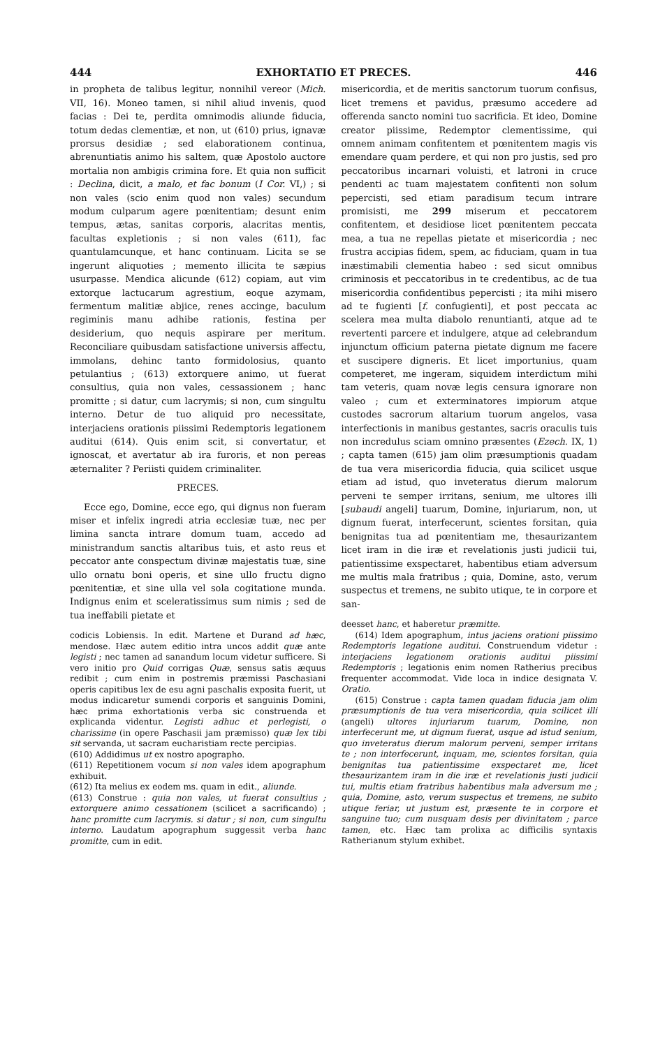444 EXHORTATIO ET PRECES. 446
in propheta de talibus legitur, nonnihil vereor (Mich. VII, 16). Moneo tamen, si nihil aliud invenis, quod facias : Dei te, perdita omnimodis aliunde fiducia, totum dedas clementiæ, et non, ut (610) prius, ignavæ prorsus desidiæ ; sed elaborationem continua, abrenuntiatis animo his saltem, quæ Apostolo auctore mortalia non ambigis crimina fore. Et quia non sufficit : Declina, dicit, a malo, et fac bonum (I Cor. VI,) ; si non vales (scio enim quod non vales) secundum modum culparum agere pœnitentiam; desunt enim tempus, ætas, sanitas corporis, alacritas mentis, facultas expletionis ; si non vales (611), fac quantulamcunque, et hanc continuam. Licita se se ingerunt aliquoties ; memento illicita te sæpius usurpasse. Mendica alicunde (612) copiam, aut vim extorque lactucarum agrestium, eoque azymam, fermentum malitiæ abjice, renes accinge, baculum regiminis manu adhibe rationis, festina per desiderium, quo nequis aspirare per meritum. Reconciliare quibusdam satisfactione universis affectu, immolans, dehinc tanto formidolosius, quanto petulantius ; (613) extorquere animo, ut fuerat consultius, quia non vales, cessassionem ; hanc promitte ; si datur, cum lacrymis; si non, cum singultu interno. Detur de tuo aliquid pro necessitate, interjaciens orationis piissimi Redemptoris legationem auditui (614). Quis enim scit, si convertatur, et ignoscat, et avertatur ab ira furoris, et non pereas æternaliter ? Periisti quidem criminaliter.
PRECES.
Ecce ego, Domine, ecce ego, qui dignus non fueram miser et infelix ingredi atria ecclesiæ tuæ, nec per limina sancta intrare domum tuam, accedo ad ministrandum sanctis altaribus tuis, et asto reus et peccator ante conspectum divinæ majestatis tuæ, sine ullo ornatu boni operis, et sine ullo fructu digno pœnitentiæ, et sine ulla vel sola cogitatione munda. Indignus enim et sceleratissimus sum nimis ; sed de tua ineffabili pietate et
codicis Lobiensis. In edit. Martene et Durand ad hæc, mendose. Hæc autem editio intra uncos addit quæ ante legisti ; nec tamen ad sanandum locum videtur sufficere. Si vero initio pro Quid corrigas Quæ, sensus satis æquus redibit ; cum enim in postremis præmissi Paschasiani operis capitibus lex de esu agni paschalis exposita fuerit, ut modus indicaretur sumendi corporis et sanguinis Domini, hæc prima exhortationis verba sic construenda et explicanda videntur. Legisti adhuc et perlegisti, o charissime (in opere Paschasii jam præmisso) quæ lex tibi sit servanda, ut sacram eucharistiam recte percipias.
(610) Addidimus ut ex nostro apographo.
(611) Repetitionem vocum si non vales idem apographum exhibuit.
(612) Ita melius ex eodem ms. quam in edit., aliunde.
(613) Construe : quia non vales, ut fuerat consultius ; extorquere animo cessationem (scilicet a sacrificando) ; hanc promitte cum lacrymis. si datur ; si non, cum singultu interno. Laudatum apographum suggessit verba hanc promitte, cum in edit.
misericordia, et de meritis sanctorum tuorum confisus, licet tremens et pavidus, præsumo accedere ad offerenda sancto nomini tuo sacrificia. Et ideo, Domine creator piissime, Redemptor clementissime, qui omnem animam confitentem et pœnitentem magis vis emendare quam perdere, et qui non pro justis, sed pro peccatoribus incarnari voluisti, et latroni in cruce pendenti ac tuam majestatem confitenti non solum pepercisti, sed etiam paradisum tecum intrare promisisti, me 299 miserum et peccatorem confitentem, et desidiose licet pœnitentem peccata mea, a tua ne repellas pietate et misericordia ; nec frustra accipias fidem, spem, ac fiduciam, quam in tua inæstimabili clementia habeo : sed sicut omnibus criminosis et peccatoribus in te credentibus, ac de tua misericordia confidentibus pepercisti ; ita mihi misero ad te fugienti [f. confugienti], et post peccata ac scelera mea multa diabolo renuntianti, atque ad te revertenti parcere et indulgere, atque ad celebrandum injunctum officium paterna pietate dignum me facere et suscipere digneris. Et licet importunius, quam competeret, me ingeram, siquidem interdictum mihi tam veteris, quam novæ legis censura ignorare non valeo ; cum et exterminatores impiorum atque custodes sacrorum altarium tuorum angelos, vasa interfectionis in manibus gestantes, sacris oraculis tuis non incredulus sciam omnino præsentes (Ezech. IX, 1) ; capta tamen (615) jam olim præsumptionis quadam de tua vera misericordia fiducia, quia scilicet usque etiam ad istud, quo inveteratus dierum malorum perveni te semper irritans, senium, me ultores illi [subaudi angeli] tuarum, Domine, injuriarum, non, ut dignum fuerat, interfecerunt, scientes forsitan, quia benignitas tua ad pœnitentiam me, thesaurizantem licet iram in die iræ et revelationis justi judicii tui, patientissime exspectaret, habentibus etiam adversum me multis mala fratribus ; quia, Domine, asto, verum suspectus et tremens, ne subito utique, te in corpore et san-
deesset hanc, et haberetur præmitte.
(614) Idem apographum, intus jaciens orationi piissimo Redemptoris legatione auditui. Construendum videtur : interjaciens legationem orationis auditui piissimi Redemptoris ; legationis enim nomen Ratherius precibus frequenter accommodat. Vide loca in indice designata V. Oratio.
(615) Construe : capta tamen quadam fiducia jam olim præsumptionis de tua vera misericordia, quia scilicet illi (angeli) ultores injuriarum tuarum, Domine, non interfecerunt me, ut dignum fuerat, usque ad istud senium, quo inveteratus dierum malorum perveni, semper irritans te ; non interfecerunt, inquam, me, scientes forsitan, quia benignitas tua patientissime exspectaret me, licet thesaurizantem iram in die iræ et revelationis justi judicii tui, multis etiam fratribus habentibus mala adversum me ; quia, Domine, asto, verum suspectus et tremens, ne subito utique feriar, ut justum est, præsente te in corpore et sanguine tuo; cum nusquam desis per divinitatem ; parce tamen, etc. Hæc tam prolixa ac difficilis syntaxis Ratherianum stylum exhibet.